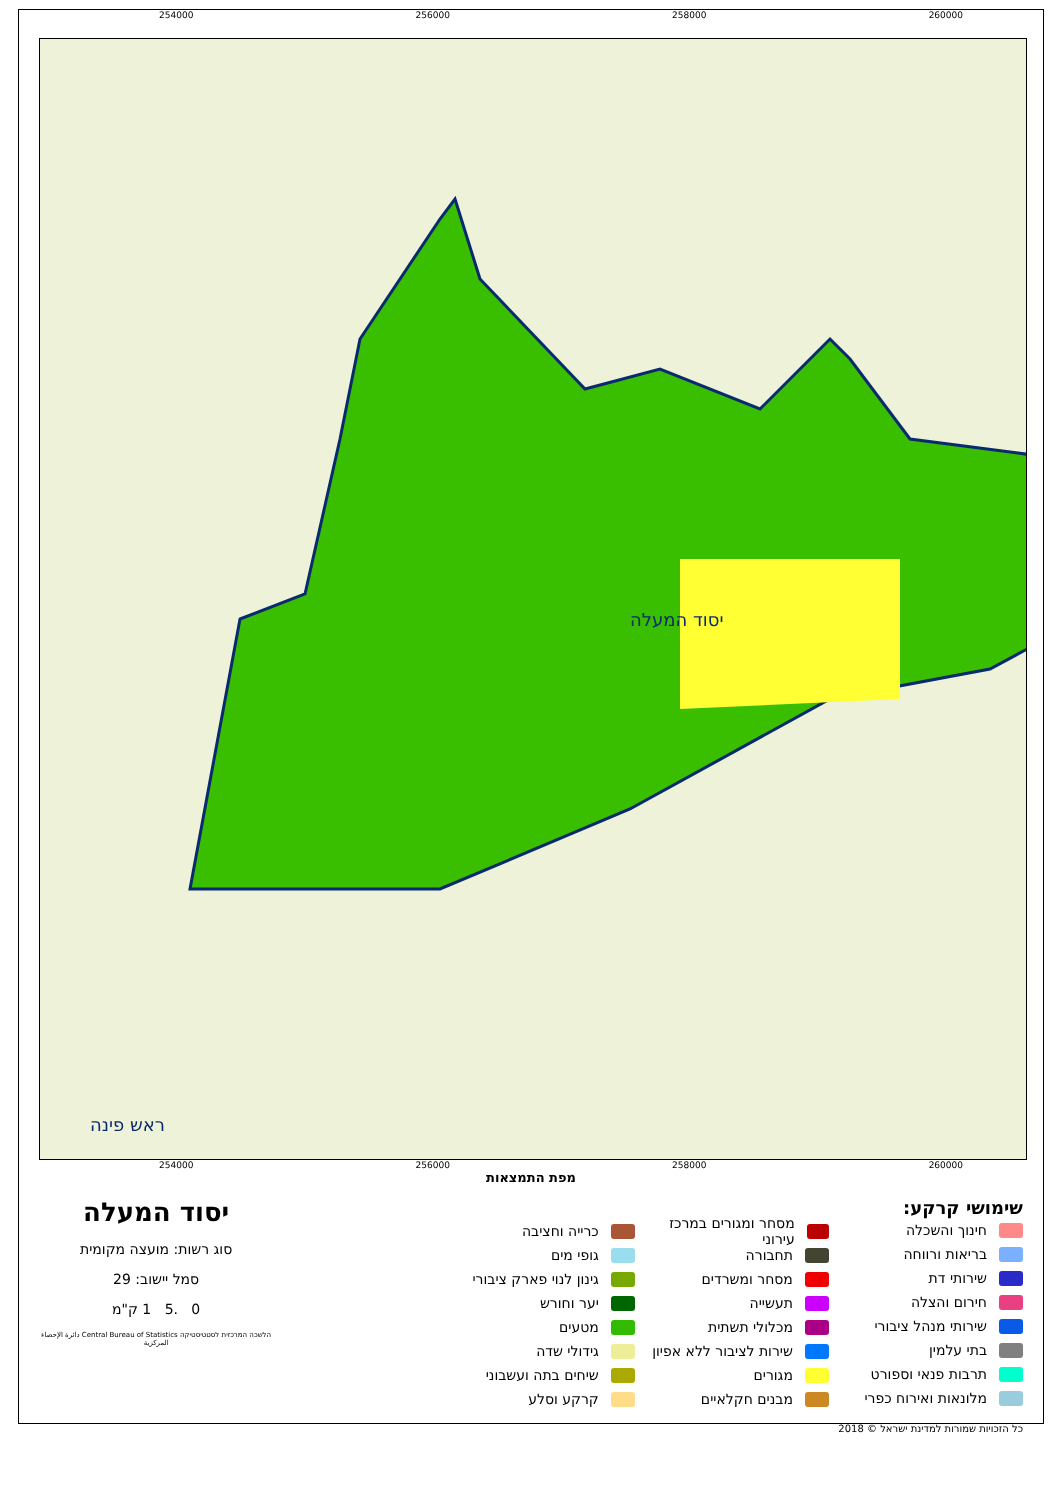254000 256000 258000 260000
יסוד המעלה
ראש פינה
254000 256000 258000 260000
מפת התמצאות
שימושי קרקע:
חינוך והשכלה
בריאות ורווחה
שירותי דת
חירום והצלה
שירותי מנהל ציבורי
בתי עלמין
תרבות פנאי וספורט
מלונאות ואירוח כפרי
מסחר ומגורים במרכז עירוני
תחבורה
מסחר ומשרדים
תעשייה
מכלולי תשתית
שירות לציבור ללא אפיון
מגורים
מבנים חקלאיים
כרייה וחציבה
גופי מים
גינון לנוי פארק ציבורי
יער וחורש
מטעים
גידולי שדה
שיחים בתה ועשבוני
קרקע וסלע
יסוד המעלה
סוג רשות: מועצה מקומית
סמל יישוב: 29
0 .5 1 ק"מ
הלשכה המרכזית לסטטיסטיקה Central Bureau of Statistics دائرة الإحصاء المركزية
כל הזכויות שמורות למדינת ישראל © 2018